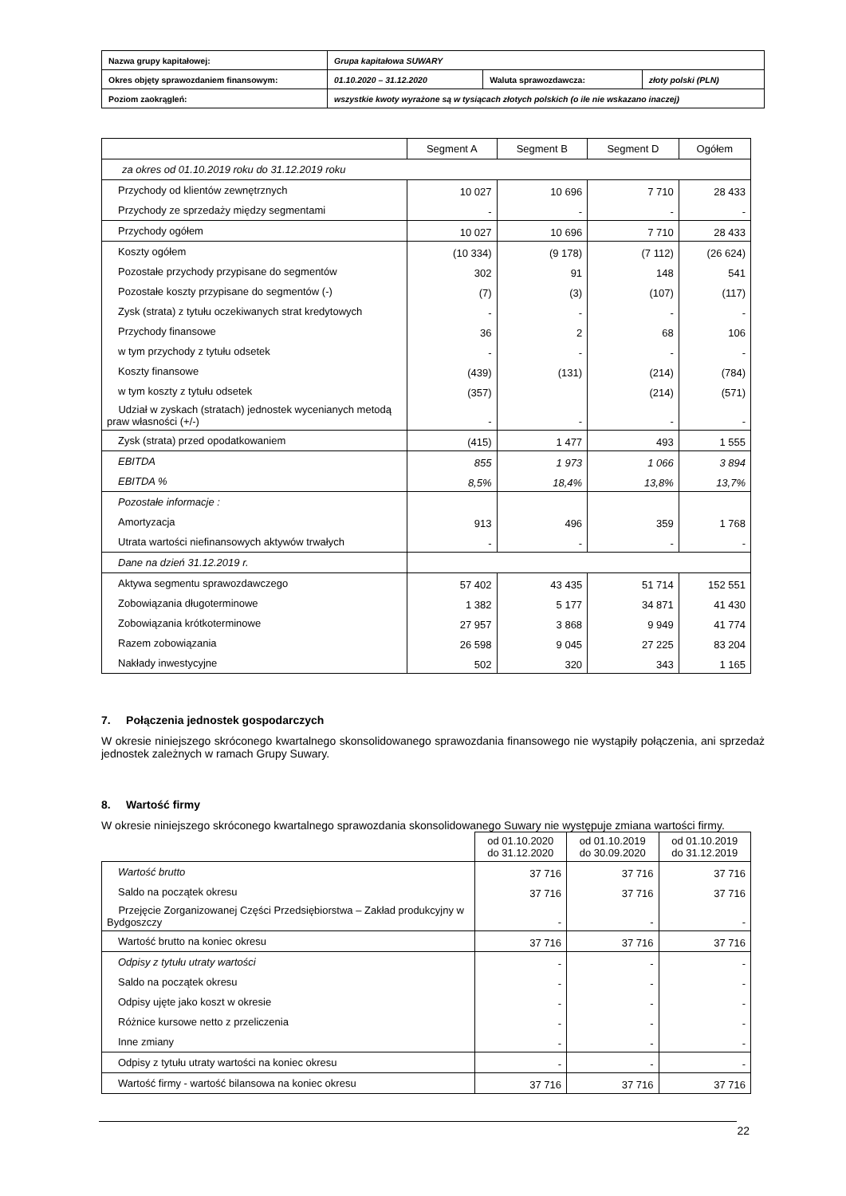| Nazwa grupy kapitałowej: | Grupa kapitałowa SUWARY | | |
| Okres objęty sprawozdaniem finansowym: | 01.10.2020 – 31.12.2020 | Waluta sprawozdawcza: | złoty polski (PLN) |
| Poziom zaokrągleń: | wszystkie kwoty wyrażone są w tysiącach złotych polskich (o ile nie wskazano inaczej) | | |
| | Segment A | Segment B | Segment D | Ogółem |
| --- | --- | --- | --- | --- |
| za okres od 01.10.2019 roku do 31.12.2019 roku | | | | |
| Przychody od klientów zewnętrznych | 10 027 | 10 696 | 7 710 | 28 433 |
| Przychody ze sprzedaży między segmentami | - | - | - | - |
| Przychody ogółem | 10 027 | 10 696 | 7 710 | 28 433 |
| Koszty ogółem | (10 334) | (9 178) | (7 112) | (26 624) |
| Pozostałe przychody przypisane do segmentów | 302 | 91 | 148 | 541 |
| Pozostałe koszty przypisane do segmentów (-) | (7) | (3) | (107) | (117) |
| Zysk (strata) z tytułu oczekiwanych strat kredytowych | - | - | - | - |
| Przychody finansowe | 36 | 2 | 68 | 106 |
| w tym przychody z tytułu odsetek | - | - | - | - |
| Koszty finansowe | (439) | (131) | (214) | (784) |
| w tym koszty z tytułu odsetek | (357) | | (214) | (571) |
| Udział w zyskach (stratach) jednostek wycenianych metodą praw własności (+/-) | - | - | - | - |
| Zysk (strata) przed opodatkowaniem | (415) | 1 477 | 493 | 1 555 |
| EBITDA | 855 | 1 973 | 1 066 | 3 894 |
| EBITDA % | 8,5% | 18,4% | 13,8% | 13,7% |
| Pozostałe informacje : | | | | |
| Amortyzacja | 913 | 496 | 359 | 1 768 |
| Utrata wartości niefinansowych aktywów trwałych | - | - | - | - |
| Dane na dzień 31.12.2019 r. | | | | |
| Aktywa segmentu sprawozdawczego | 57 402 | 43 435 | 51 714 | 152 551 |
| Zobowiązania długoterminowe | 1 382 | 5 177 | 34 871 | 41 430 |
| Zobowiązania krótkoterminowe | 27 957 | 3 868 | 9 949 | 41 774 |
| Razem zobowiązania | 26 598 | 9 045 | 27 225 | 83 204 |
| Nakłady inwestycyjne | 502 | 320 | 343 | 1 165 |
7. Połączenia jednostek gospodarczych
W okresie niniejszego skróconego kwartalnego skonsolidowanego sprawozdania finansowego nie wystąpiły połączenia, ani sprzedaż jednostek zależnych w ramach Grupy Suwary.
8. Wartość firmy
W okresie niniejszego skróconego kwartalnego sprawozdania skonsolidowanego Suwary nie występuje zmiana wartości firmy.
| | od 01.10.2020 do 31.12.2020 | od 01.10.2019 do 30.09.2020 | od 01.10.2019 do 31.12.2019 |
| Wartość brutto | 37 716 | 37 716 | 37 716 |
| Saldo na początek okresu | 37 716 | 37 716 | 37 716 |
| Przejęcie Zorganizowanej Części Przedsiębiorstwa – Zakład produkcyjny w Bydgoszczy | - | - | - |
| Wartość brutto na koniec okresu | 37 716 | 37 716 | 37 716 |
| Odpisy z tytułu utraty wartości | - | - | - |
| Saldo na początek okresu | - | - | - |
| Odpisy ujęte jako koszt w okresie | - | - | - |
| Różnice kursowe netto z przeliczenia | - | - | - |
| Inne zmiany | - | - | - |
| Odpisy z tytułu utraty wartości na koniec okresu | - | - | - |
| Wartość firmy - wartość bilansowa na koniec okresu | 37 716 | 37 716 | 37 716 |
22